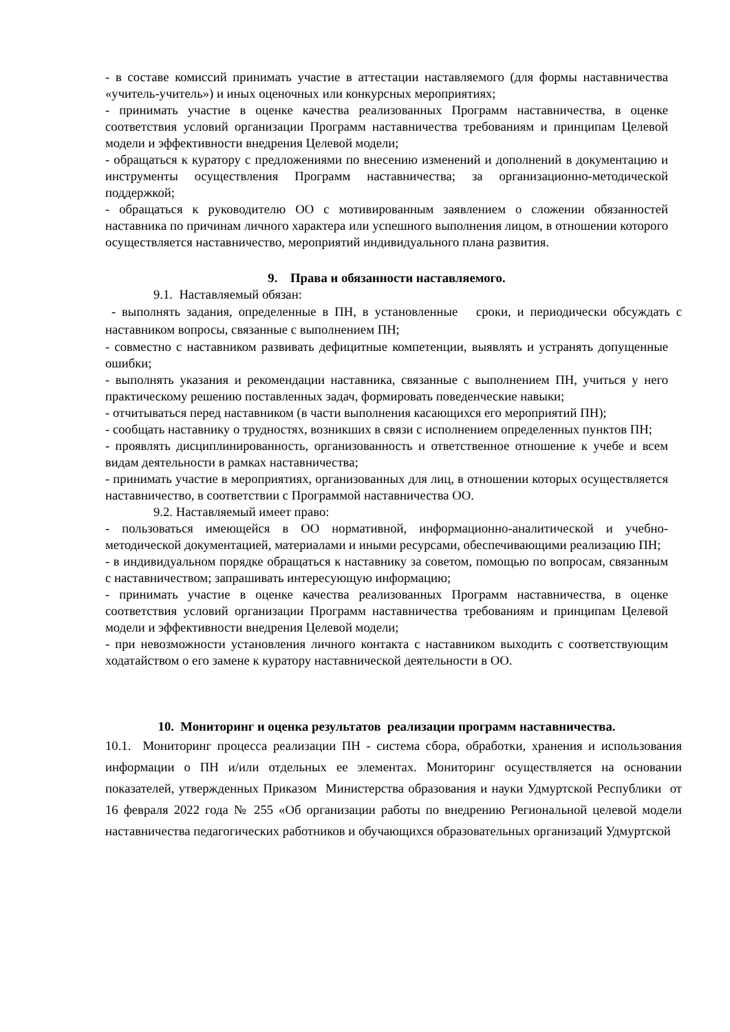- в составе комиссий принимать участие в аттестации наставляемого (для формы наставничества «учитель-учитель») и иных оценочных или конкурсных мероприятиях;
- принимать участие в оценке качества реализованных Программ наставничества, в оценке соответствия условий организации Программ наставничества требованиям и принципам Целевой модели и эффективности внедрения Целевой модели;
- обращаться к куратору с предложениями по внесению изменений и дополнений в документацию и инструменты осуществления Программ наставничества; за организационно-методической поддержкой;
- обращаться к руководителю ОО с мотивированным заявлением о сложении обязанностей наставника по причинам личного характера или успешного выполнения лицом, в отношении которого осуществляется наставничество, мероприятий индивидуального плана развития.
9. Права и обязанности наставляемого.
9.1. Наставляемый обязан:
- выполнять задания, определенные в ПН, в установленные сроки, и периодически обсуждать с наставником вопросы, связанные с выполнением ПН;
- совместно с наставником развивать дефицитные компетенции, выявлять и устранять допущенные ошибки;
- выполнять указания и рекомендации наставника, связанные с выполнением ПН, учиться у него практическому решению поставленных задач, формировать поведенческие навыки;
- отчитываться перед наставником (в части выполнения касающихся его мероприятий ПН);
- сообщать наставнику о трудностях, возникших в связи с исполнением определенных пунктов ПН;
- проявлять дисциплинированность, организованность и ответственное отношение к учебе и всем видам деятельности в рамках наставничества;
- принимать участие в мероприятиях, организованных для лиц, в отношении которых осуществляется наставничество, в соответствии с Программой наставничества ОО.
9.2. Наставляемый имеет право:
- пользоваться имеющейся в ОО нормативной, информационно-аналитической и учебно-методической документацией, материалами и иными ресурсами, обеспечивающими реализацию ПН;
- в индивидуальном порядке обращаться к наставнику за советом, помощью по вопросам, связанным с наставничеством; запрашивать интересующую информацию;
- принимать участие в оценке качества реализованных Программ наставничества, в оценке соответствия условий организации Программ наставничества требованиям и принципам Целевой модели и эффективности внедрения Целевой модели;
- при невозможности установления личного контакта с наставником выходить с соответствующим ходатайством о его замене к куратору наставнической деятельности в ОО.
10. Мониторинг и оценка результатов реализации программ наставничества.
10.1. Мониторинг процесса реализации ПН - система сбора, обработки, хранения и использования информации о ПН и/или отдельных ее элементах. Мониторинг осуществляется на основании показателей, утвержденных Приказом Министерства образования и науки Удмуртской Республики от 16 февраля 2022 года № 255 «Об организации работы по внедрению Региональной целевой модели наставничества педагогических работников и обучающихся образовательных организаций Удмуртской